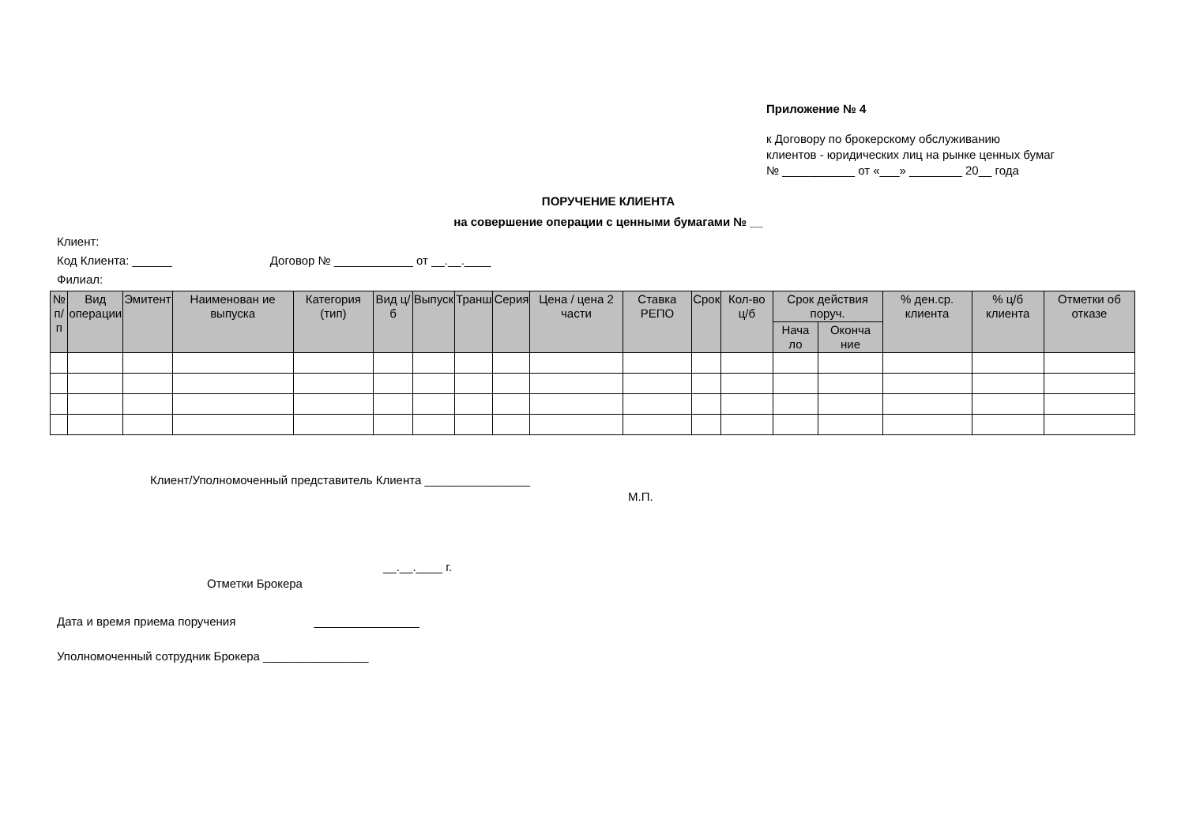Приложение № 4
к Договору по брокерскому обслуживанию
клиентов - юридических лиц на рынке ценных бумаг
№ ___________ от «___» ________ 20__ года
ПОРУЧЕНИЕ КЛИЕНТА
на совершение операции с ценными бумагами № __
Клиент:
Код Клиента: ______ Договор № ____________ от __.__.____
Филиал:
| № п/п | Вид операции | Эмитент | Наименован ие выпуска | Категория (тип) | Вид ц/б | Выпуск | Транш | Серия | Цена / цена 2 части | Ставка РЕПО | Срок | Кол-во ц/б | Срок действия поруч. | | % ден.ср. клиента | % ц/б клиента | Отметки об отказе |
| --- | --- | --- | --- | --- | --- | --- | --- | --- | --- | --- | --- | --- | --- | --- | --- | --- | --- |
| | | | | | | | | | | | | | Нача ло | Оконча ние | | | |
Клиент/Уполномоченный представитель Клиента ________________
М.П.
__.__.____ г.
Отметки Брокера
Дата и время приема поручения ________________
Уполномоченный сотрудник Брокера ________________